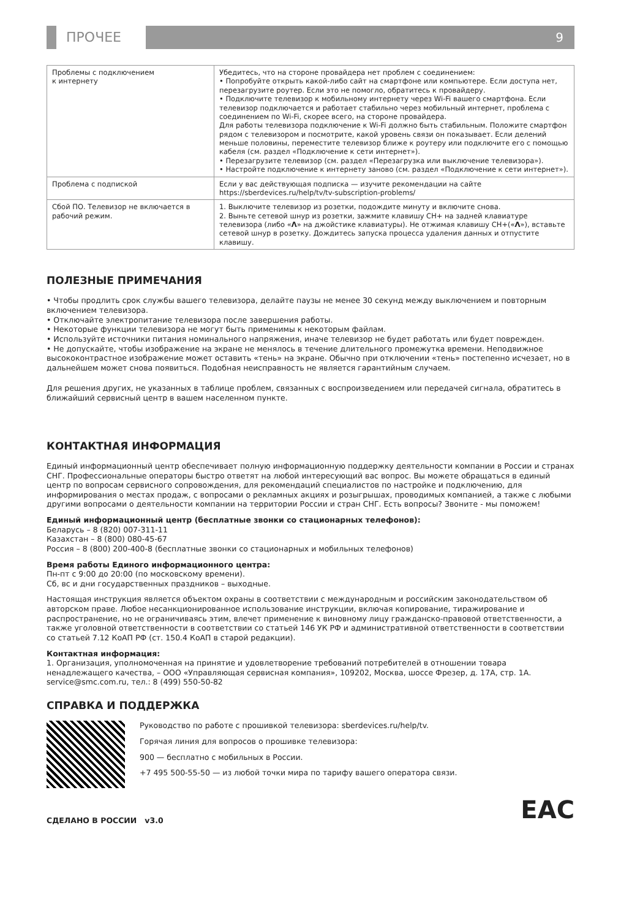ПРОЧЕЕ 9
| Проблемы с подключением к интернету | Убедитесь, что на стороне провайдера нет проблем с соединением: • Попробуйте открыть какой-либо сайт на смартфоне или компьютере. Если доступа нет, перезагрузите роутер. Если это не помогло, обратитесь к провайдеру. • Подключите телевизор к мобильному интернету через Wi-Fi вашего смартфона. Если телевизор подключается и работает стабильно через мобильный интернет, проблема с соединением по Wi-Fi, скорее всего, на стороне провайдера. Для работы телевизора подключение к Wi-Fi должно быть стабильным. Положите смартфон рядом с телевизором и посмотрите, какой уровень связи он показывает. Если делений меньше половины, переместите телевизор ближе к роутеру или подключите его с помощью кабеля (см. раздел «Подключение к сети интернет»). • Перезагрузите телевизор (см. раздел «Перезагрузка или выключение телевизора»). • Настройте подключение к интернету заново (см. раздел «Подключение к сети интернет»). |
| Проблема с подпиской | Если у вас действующая подписка — изучите рекомендации на сайте https://sberdevices.ru/help/tv/tv-subscription-problems/ |
| Сбой ПО. Телевизор не включается в рабочий режим. | 1. Выключите телевизор из розетки, подождите минуту и включите снова. 2. Выньте сетевой шнур из розетки, зажмите клавишу CH+ на задней клавиатуре телевизора (либо « Λ » на джойстике клавиатуры). Не отжимая клавишу CH+(« Λ »), вставьте сетевой шнур в розетку. Дождитесь запуска процесса удаления данных и отпустите клавишу. |
ПОЛЕЗНЫЕ ПРИМЕЧАНИЯ
• Чтобы продлить срок службы вашего телевизора, делайте паузы не менее 30 секунд между выключением и повторным включением телевизора.
• Отключайте электропитание телевизора после завершения работы.
• Некоторые функции телевизора не могут быть применимы к некоторым файлам.
• Используйте источники питания номинального напряжения, иначе телевизор не будет работать или будет поврежден.
• Не допускайте, чтобы изображение на экране не менялось в течение длительного промежутка времени. Неподвижное высококонтрастное изображение может оставить «тень» на экране. Обычно при отключении «тень» постепенно исчезает, но в дальнейшем может снова появиться. Подобная неисправность не является гарантийным случаем.
Для решения других, не указанных в таблице проблем, связанных с воспроизведением или передачей сигнала, обратитесь в ближайший сервисный центр в вашем населенном пункте.
КОНТАКТНАЯ ИНФОРМАЦИЯ
Единый информационный центр обеспечивает полную информационную поддержку деятельности компании в России и странах СНГ. Профессиональные операторы быстро ответят на любой интересующий вас вопрос. Вы можете обращаться в единый центр по вопросам сервисного сопровождения, для рекомендаций специалистов по настройке и подключению, для информирования о местах продаж, с вопросами о рекламных акциях и розыгрышах, проводимых компанией, а также с любыми другими вопросами о деятельности компании на территории России и стран СНГ. Есть вопросы? Звоните - мы поможем!
Единый информационный центр (бесплатные звонки со стационарных телефонов):
Беларусь – 8 (820) 007-311-11
Казахстан – 8 (800) 080-45-67
Россия – 8 (800) 200-400-8 (бесплатные звонки со стационарных и мобильных телефонов)
Время работы Единого информационного центра:
Пн-пт с 9:00 до 20:00 (по московскому времени).
Сб, вс и дни государственных праздников – выходные.
Настоящая инструкция является объектом охраны в соответствии с международным и российским законодательством об авторском праве. Любое несанкционированное использование инструкции, включая копирование, тиражирование и распространение, но не ограничиваясь этим, влечет применение к виновному лицу гражданско-правовой ответственности, а также уголовной ответственности в соответствии со статьей 146 УК РФ и административной ответственности в соответствии со статьей 7.12 КоАП РФ (ст. 150.4 КоАП в старой редакции).
Контактная информация:
1. Организация, уполномоченная на принятие и удовлетворение требований потребителей в отношении товара ненадлежащего качества, – ООО «Управляющая сервисная компания», 109202, Москва, шоссе Фрезер, д. 17А, стр. 1А. service@smc.com.ru, тел.: 8 (499) 550-50-82
СПРАВКА И ПОДДЕРЖКА
Руководство по работе с прошивкой телевизора: sberdevices.ru/help/tv.
Горячая линия для вопросов о прошивке телевизора:
900 — бесплатно с мобильных в России.
+7 495 500-55-50 — из любой точки мира по тарифу вашего оператора связи.
СДЕЛАНО В РОССИИ v3.0 EAC